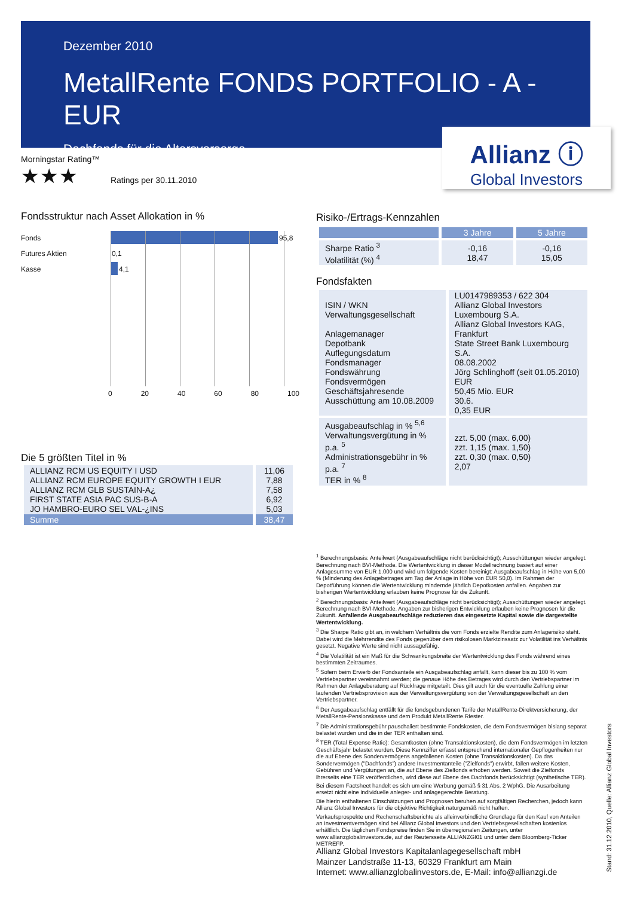Dezember 2010
MetallRente FONDS PORTFOLIO - A - EUR
Dachfonds für die Altersvorsorge
Allianz ⓘ
Global Investors
Morningstar Rating™
★★★ Ratings per 30.11.2010
Fondsstruktur nach Asset Allokation in %
Fonds 95,8
Futures Aktien 0,1
Kasse 4,1
0 20 40 60 80 100
Die 5 größten Titel in %
| ALLIANZ RCM US EQUITY I USD ALLIANZ RCM EUROPE EQUITY GROWTH I EUR ALLIANZ RCM GLB SUSTAIN-A¿ FIRST STATE ASIA PAC SUS-B-A JO HAMBRO-EURO SEL VAL-¿INS | 11,06 7,88 7,58 6,92 5,03 |
| Summe | 38,47 |
Risiko-/Ertrags-Kennzahlen
| | 3 Jahre | 5 Jahre |
| --- | --- | --- |
| Sharpe Ratio <sup>3</sup> Volatilität (%) <sup>4</sup> | -0,16 18,47 | -0,16 15,05 |
Fondsfakten
| ISIN / WKN Verwaltungsgesellschaft Anlagemanager Depotbank Auflegungsdatum Fondsmanager Fondswährung Fondsvermögen Geschäftsjahresende Ausschüttung am 10.08.2009 | LU0147989353 / 622 304 Allianz Global Investors Luxembourg S.A. Allianz Global Investors KAG, Frankfurt State Street Bank Luxembourg S.A. 08.08.2002 Jörg Schlinghoff (seit 01.05.2010) EUR 50,45 Mio. EUR 30.6. 0,35 EUR |
| Ausgabeaufschlag in % <sup>5,6</sup> Verwaltungsvergütung in % p.a. <sup>5</sup> Administrationsgebühr in % p.a. <sup>7</sup> TER in % <sup>8</sup> | zzt. 5,00 (max. 6,00) zzt. 1,15 (max. 1,50) zzt. 0,30 (max. 0,50) 2,07 |
<sup>1</sup> Berechnungsbasis: Anteilwert (Ausgabeaufschläge nicht berücksichtigt); Ausschüttungen wieder angelegt. Berechnung nach BVI-Methode. Die Wertentwicklung in dieser Modellrechnung basiert auf einer Anlagesumme von EUR 1.000 und wird um folgende Kosten bereinigt: Ausgabeaufschlag in Höhe von 5,00 % (Minderung des Anlagebetrages am Tag der Anlage in Höhe von EUR 50,0). Im Rahmen der Depotführung können die Wertentwicklung mindernde jährlich Depotkosten anfallen. Angaben zur bisherigen Wertentwicklung erlauben keine Prognose für die Zukunft.
<sup>2</sup> Berechnungsbasis: Anteilwert (Ausgabeaufschläge nicht berücksichtigt); Ausschüttungen wieder angelegt. Berechnung nach BVI-Methode. Angaben zur bisherigen Entwicklung erlauben keine Prognosen für die Zukunft. Anfallende Ausgabeaufschläge reduzieren das eingesetzte Kapital sowie die dargestellte Wertentwicklung.
<sup>3</sup> Die Sharpe Ratio gibt an, in welchem Verhältnis die vom Fonds erzielte Rendite zum Anlagerisiko steht. Dabei wird die Mehrrendite des Fonds gegenüber dem risikolosen Marktzinssatz zur Volatilität ins Verhältnis gesetzt. Negative Werte sind nicht aussagefähig.
<sup>4</sup> Die Volatilität ist ein Maß für die Schwankungsbreite der Wertentwicklung des Fonds während eines bestimmten Zeitraumes.
<sup>5</sup> Sofern beim Erwerb der Fondsanteile ein Ausgabeaufschlag anfällt, kann dieser bis zu 100 % vom Vertriebspartner vereinnahmt werden; die genaue Höhe des Betrages wird durch den Vertriebspartner im Rahmen der Anlageberatung auf Rückfrage mitgeteilt. Dies gilt auch für die eventuelle Zahlung einer laufenden Vertriebsprovision aus der Verwaltungsvergütung von der Verwaltungsgesellschaft an den Vertriebspartner.
<sup>6</sup> Der Ausgabeaufschlag entfällt für die fondsgebundenen Tarife der MetallRente-Direktversicherung, der MetallRente-Pensionskasse und dem Produkt MetallRente.Riester.
<sup>7</sup> Die Administrationsgebühr pauschaliert bestimmte Fondskosten, die dem Fondsvermögen bislang separat belastet wurden und die in der TER enthalten sind.
<sup>8</sup> TER (Total Expense Ratio): Gesamtkosten (ohne Transaktionskosten), die dem Fondsvermögen im letzten Geschäftsjahr belastet wurden. Diese Kennziffer erfasst entsprechend internationaler Gepflogenheiten nur die auf Ebene des Sondervermögens angefallenen Kosten (ohne Transaktionskosten). Da das Sondervermögen ("Dachfonds") andere Investmentanteile ("Zielfonds") erwirbt, fallen weitere Kosten, Gebühren und Vergütungen an, die auf Ebene des Zielfonds erhoben werden. Soweit die Zielfonds ihrerseits eine TER veröffentlichen, wird diese auf Ebene des Dachfonds berücksichtigt (synthetische TER).
Bei diesem Factsheet handelt es sich um eine Werbung gemäß § 31 Abs. 2 WphG. Die Ausarbeitung ersetzt nicht eine individuelle anleger- und anlagegerechte Beratung.
Die hierin enthaltenen Einschätzungen und Prognosen beruhen auf sorgfältigen Recherchen, jedoch kann Allianz Global Investors für die objektive Richtigkeit naturgemäß nicht haften.
Verkaufsprospekte und Rechenschaftsberichte als alleinverbindliche Grundlage für den Kauf von Anteilen an Investmentvermögen sind bei Allianz Global Investors und den Vertriebsgesellschaften kostenlos erhältlich. Die täglichen Fondspreise finden Sie in überregionalen Zeitungen, unter www.allianzglobalinvestors.de, auf der Reutersseite ALLIANZGI01 und unter dem Bloomberg-Ticker METREFP.
Allianz Global Investors Kapitalanlagegesellschaft mbH
Mainzer Landstraße 11-13, 60329 Frankfurt am Main
Internet: www.allianzglobalinvestors.de, E-Mail: info@allianzgi.de
Stand: 31.12.2010, Quelle: Allianz Global Investors